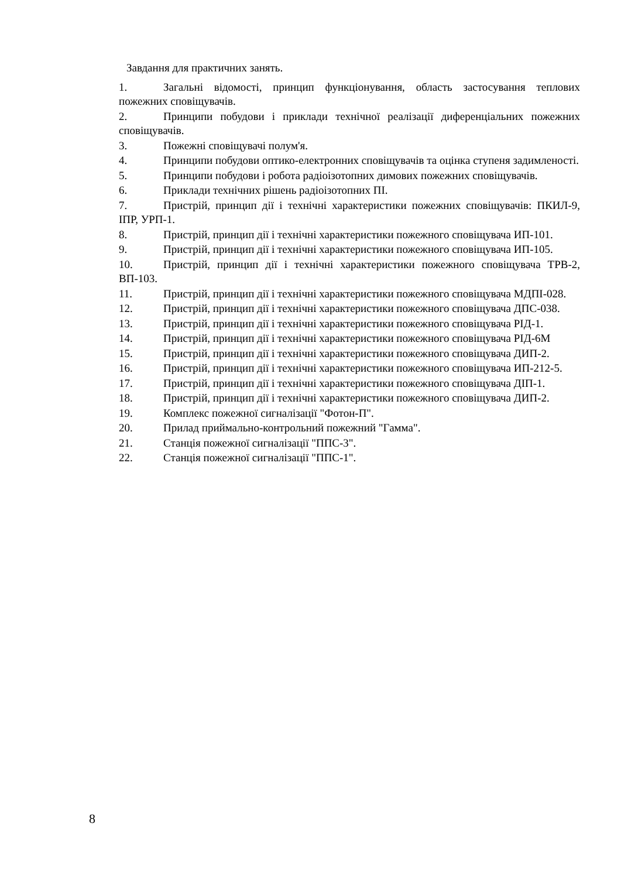Завдання для практичних занять.
1. Загальні відомості, принцип функціонування, область застосування теплових пожежних сповіщувачів.
2. Принципи побудови і приклади технічної реалізації диференціальних пожежних сповіщувачів.
3. Пожежні сповіщувачі полум'я.
4. Принципи побудови оптико-електронних сповіщувачів та оцінка ступеня задимленості.
5. Принципи побудови і робота радіоізотопних димових пожежних сповіщувачів.
6. Приклади технічних рішень радіоізотопних ПІ.
7. Пристрій, принцип дії і технічні характеристики пожежних сповіщувачів: ПКИЛ-9, ІПР, УРП-1.
8. Пристрій, принцип дії і технічні характеристики пожежного сповіщувача ИП-101.
9. Пристрій, принцип дії і технічні характеристики пожежного сповіщувача ИП-105.
10. Пристрій, принцип дії і технічні характеристики пожежного сповіщувача ТРВ-2, ВП-103.
11. Пристрій, принцип дії і технічні характеристики пожежного сповіщувача МДПІ-028.
12. Пристрій, принцип дії і технічні характеристики пожежного сповіщувача ДПС-038.
13. Пристрій, принцип дії і технічні характеристики пожежного сповіщувача РІД-1.
14. Пристрій, принцип дії і технічні характеристики пожежного сповіщувача РІД-6М
15. Пристрій, принцип дії і технічні характеристики пожежного сповіщувача ДИП-2.
16. Пристрій, принцип дії і технічні характеристики пожежного сповіщувача ИП-212-5.
17. Пристрій, принцип дії і технічні характеристики пожежного сповіщувача ДІП-1.
18. Пристрій, принцип дії і технічні характеристики пожежного сповіщувача ДИП-2.
19. Комплекс пожежної сигналізації "Фотон-П".
20. Прилад приймально-контрольний пожежний "Гамма".
21. Станція пожежної сигналізації "ППС-3".
22. Станція пожежної сигналізації "ППС-1".
8